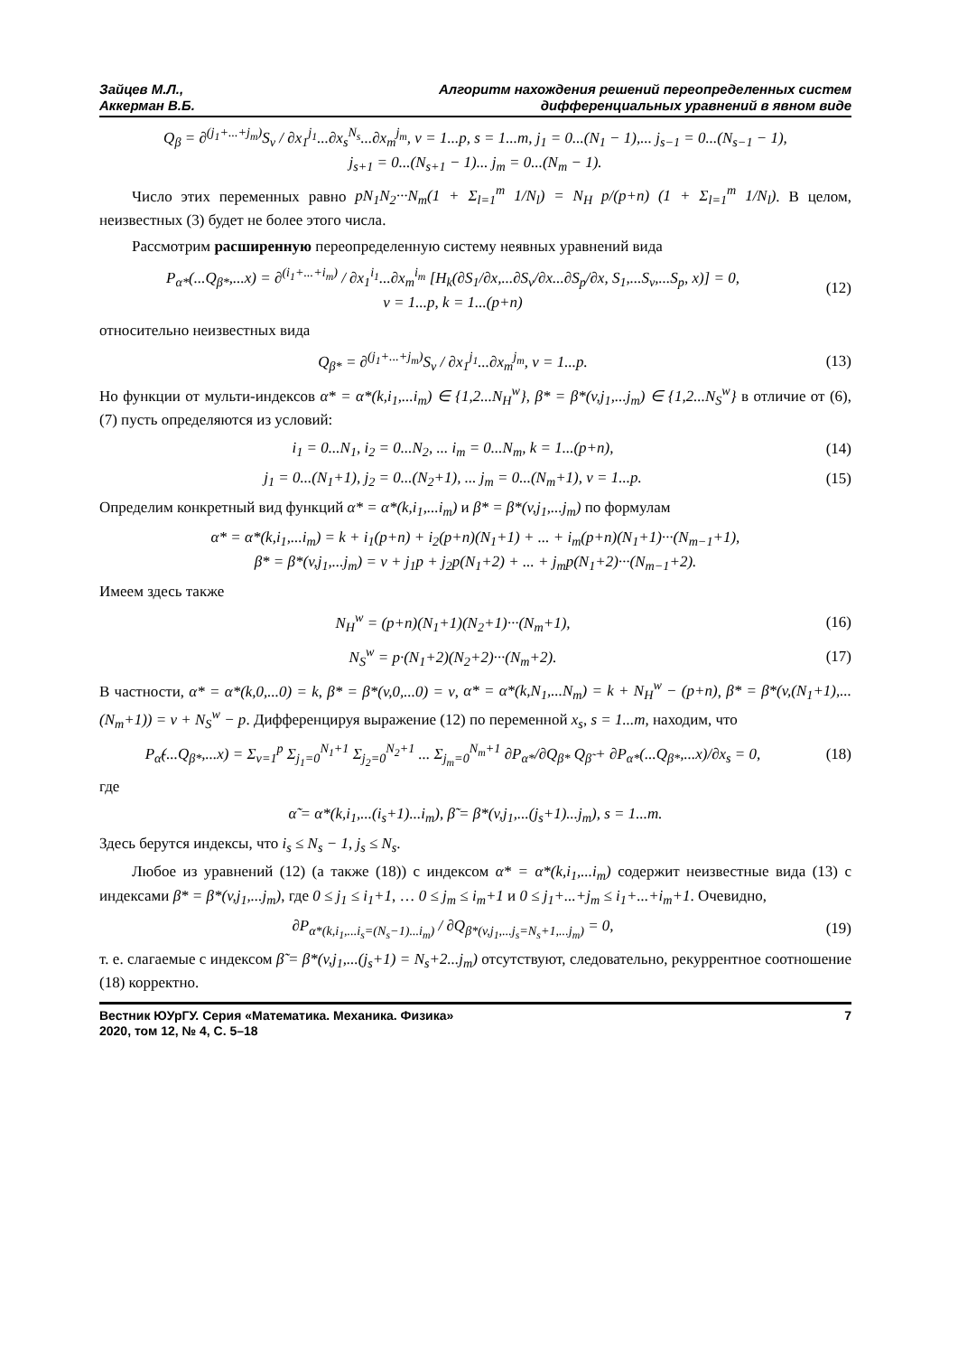Зайцев М.Л.,
Аккерман В.Б.
Алгоритм нахождения решений переопределенных систем
дифференциальных уравнений в явном виде
Q<sub>β</sub> = ∂<sup>(j<sub>1</sub>+...+j<sub>m</sub>)</sup>S<sub>v</sub> / ∂x<sub>1</sub><sup>j<sub>1</sub></sup>...∂x<sub>s</sub><sup>N<sub>s</sub></sup>...∂x<sub>m</sub><sup>j<sub>m</sub></sup>, v = 1...p, s = 1...m, j<sub>1</sub> = 0...(N<sub>1</sub> − 1),... j<sub>s−1</sub> = 0...(N<sub>s−1</sub> − 1),
j<sub>s+1</sub> = 0...(N<sub>s+1</sub> − 1)... j<sub>m</sub> = 0...(N<sub>m</sub> − 1).
Число этих переменных равно pN<sub>1</sub>N<sub>2</sub>···N<sub>m</sub>(1 + Σ<sub>l=1</sub><sup>m</sup> 1/N<sub>l</sub>) = N<sub>H</sub> p/(p+n) (1 + Σ<sub>l=1</sub><sup>m</sup> 1/N<sub>l</sub>). В целом, неизвестных (3) будет не более этого числа.
Рассмотрим расширенную переопределенную систему неявных уравнений вида
P<sub>α*</sub>(...Q<sub>β*</sub>,...x) = ∂<sup>(i<sub>1</sub>+...+i<sub>m</sub>)</sup> / ∂x<sub>1</sub><sup>i<sub>1</sub></sup>...∂x<sub>m</sub><sup>i<sub>m</sub></sup> [H<sub>k</sub>(∂S<sub>1</sub>/∂x,...∂S<sub>v</sub>/∂x...∂S<sub>p</sub>/∂x, S<sub>1</sub>,...S<sub>v</sub>,...S<sub>p</sub>, x)] = 0,
v = 1...p, k = 1...(p+n)
(12)
относительно неизвестных вида
Q<sub>β*</sub> = ∂<sup>(j<sub>1</sub>+...+j<sub>m</sub>)</sup>S<sub>v</sub> / ∂x<sub>1</sub><sup>j<sub>1</sub></sup>...∂x<sub>m</sub><sup>j<sub>m</sub></sup>, v = 1...p.
(13)
Но функции от мульти-индексов α* = α*(k,i<sub>1</sub>,...i<sub>m</sub>) ∈ {1,2...N<sub>H</sub><sup>w</sup>}, β* = β*(v,j<sub>1</sub>,...j<sub>m</sub>) ∈ {1,2...N<sub>S</sub><sup>w</sup>} в отличие от (6), (7) пусть определяются из условий:
i<sub>1</sub> = 0...N<sub>1</sub>, i<sub>2</sub> = 0...N<sub>2</sub>, ... i<sub>m</sub> = 0...N<sub>m</sub>, k = 1...(p+n),
(14)
j<sub>1</sub> = 0...(N<sub>1</sub>+1), j<sub>2</sub> = 0...(N<sub>2</sub>+1), ... j<sub>m</sub> = 0...(N<sub>m</sub>+1), v = 1...p.
(15)
Определим конкретный вид функций α* = α*(k,i<sub>1</sub>,...i<sub>m</sub>) и β* = β*(v,j<sub>1</sub>,...j<sub>m</sub>) по формулам
α* = α*(k,i<sub>1</sub>,...i<sub>m</sub>) = k + i<sub>1</sub>(p+n) + i<sub>2</sub>(p+n)(N<sub>1</sub>+1) + ... + i<sub>m</sub>(p+n)(N<sub>1</sub>+1)···(N<sub>m−1</sub>+1),
β* = β*(v,j<sub>1</sub>,...j<sub>m</sub>) = v + j<sub>1</sub>p + j<sub>2</sub>p(N<sub>1</sub>+2) + ... + j<sub>m</sub>p(N<sub>1</sub>+2)···(N<sub>m−1</sub>+2).
Имеем здесь также
N<sub>H</sub><sup>w</sup> = (p+n)(N<sub>1</sub>+1)(N<sub>2</sub>+1)···(N<sub>m</sub>+1),
(16)
N<sub>S</sub><sup>w</sup> = p·(N<sub>1</sub>+2)(N<sub>2</sub>+2)···(N<sub>m</sub>+2). (17)
В частности, α* = α*(k,0,...0) = k, β* = β*(v,0,...0) = v, α* = α*(k,N<sub>1</sub>,...N<sub>m</sub>) = k + N<sub>H</sub><sup>w</sup> − (p+n), β* = β*(v,(N<sub>1</sub>+1),...(N<sub>m</sub>+1)) = v + N<sub>S</sub><sup>w</sup> − p. Дифференцируя выражение (12) по переменной x<sub>s</sub>, s = 1...m, находим, что
P<sub>α̃</sub>(...Q<sub>β*</sub>,...x) = Σ<sub>v=1</sub><sup>p</sup> Σ<sub>j<sub>1</sub>=0</sub><sup>N<sub>1</sub>+1</sup> Σ<sub>j<sub>2</sub>=0</sub><sup>N<sub>2</sub>+1</sup> ... Σ<sub>j<sub>m</sub>=0</sub><sup>N<sub>m</sub>+1</sup> ∂P<sub>α*</sub>/∂Q<sub>β*</sub> Q<sub>β̃</sub> + ∂P<sub>α*</sub>(...Q<sub>β*</sub>,...x)/∂x<sub>s</sub> = 0,
(18)
где
α̃ = α*(k,i<sub>1</sub>,...(i<sub>s</sub>+1)...i<sub>m</sub>), β̃ = β*(v,j<sub>1</sub>,...(j<sub>s</sub>+1)...j<sub>m</sub>), s = 1...m.
Здесь берутся индексы, что i<sub>s</sub> ≤ N<sub>s</sub> − 1, j<sub>s</sub> ≤ N<sub>s</sub>.
Любое из уравнений (12) (а также (18)) с индексом α* = α*(k,i<sub>1</sub>,...i<sub>m</sub>) содержит неизвестные вида (13) с индексами β* = β*(v,j<sub>1</sub>,...j<sub>m</sub>), где 0 ≤ j<sub>1</sub> ≤ i<sub>1</sub>+1, … 0 ≤ j<sub>m</sub> ≤ i<sub>m</sub>+1 и 0 ≤ j<sub>1</sub>+...+j<sub>m</sub> ≤ i<sub>1</sub>+...+i<sub>m</sub>+1. Очевидно,
∂P<sub>α*(k,i<sub>1</sub>,...i<sub>s</sub>=(N<sub>s</sub>−1)...i<sub>m</sub>)</sub> / ∂Q<sub>β*(v,j<sub>1</sub>,...j<sub>s</sub>=N<sub>s</sub>+1,...j<sub>m</sub>)</sub> = 0,
(19)
т. е. слагаемые с индексом β̃ = β*(v,j<sub>1</sub>,...(j<sub>s</sub>+1) = N<sub>s</sub>+2...j<sub>m</sub>) отсутствуют, следовательно, рекуррентное соотношение (18) корректно.
Вестник ЮУрГУ. Серия «Математика. Механика. Физика»
2020, том 12, № 4, С. 5–18
7